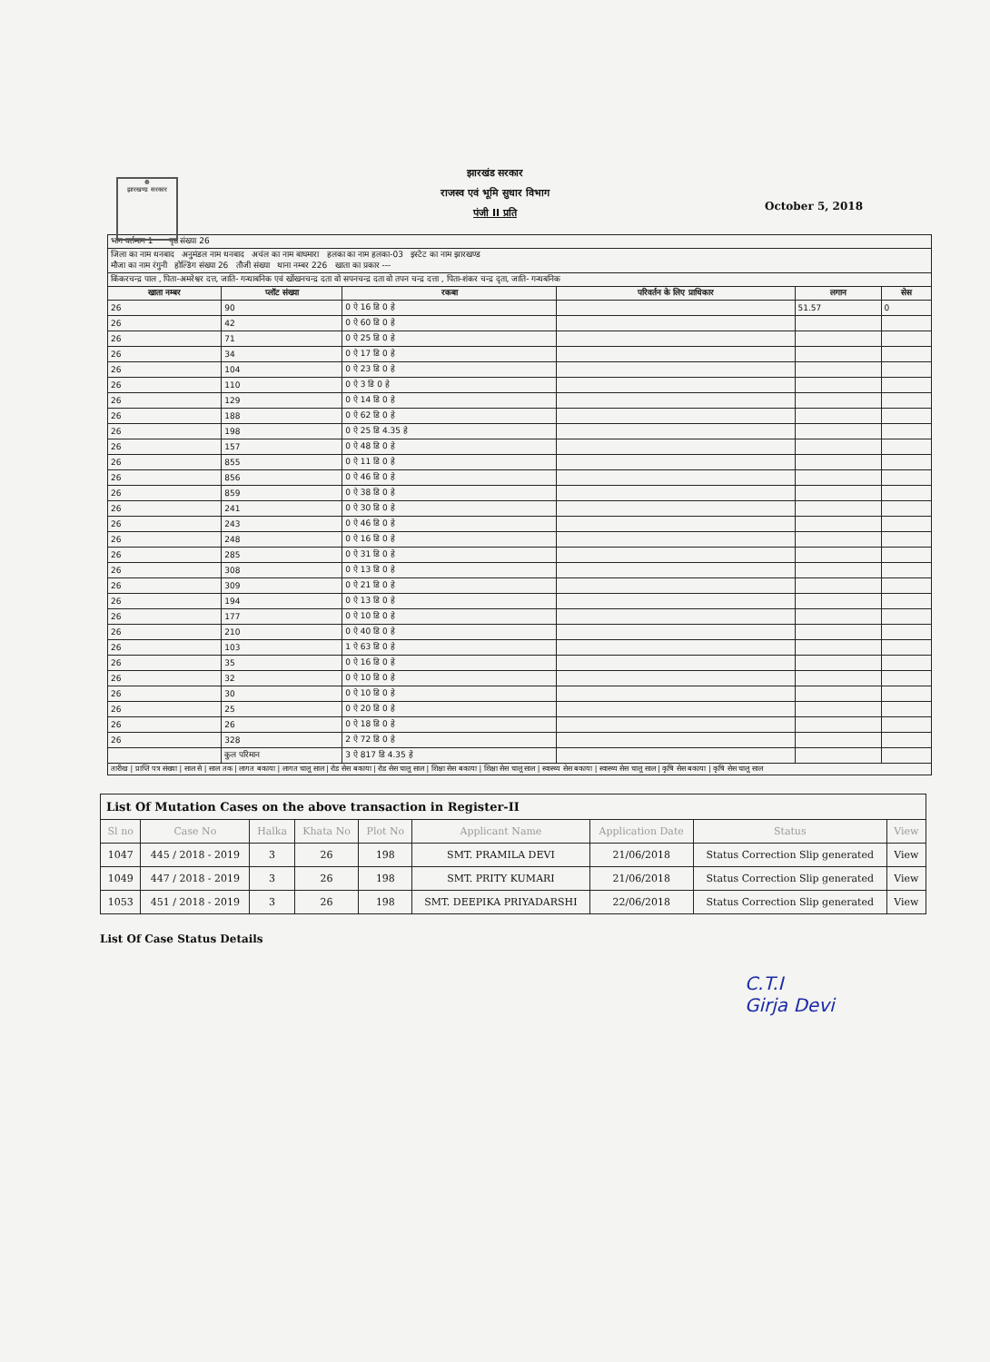☸
झारखण्ड सरकार
October 5, 2018
झारखंड सरकार
राजस्व एवं भूमि सुधार विभाग
पंजी II प्रति
| भाग वर्तमान 1 पृष्ठ संख्या 26 | | | | | |
| जिला का नाम धनबाद अनुमंडल नाम धनबाद अचंल का नाम बाघमारा हलका का नाम हलका-03 इस्टेट का नाम झारखण्ड मौजा का नाम रंगुनी होल्डिंग संख्या 26 तौजी संख्या थाना नम्बर 226 खाता का प्रकार --- | | | | | |
| किंकरचन्द्र पाल , पिता-अमरेश्वर दत्त, जाति- गन्धाबनिक एवं खोंखनचन्द्र दता वो सपनचन्द्र दता वो तपन चन्द्र दत्ता , पिता-शंकर चन्द्र दृता, जाति- गन्धबनिक | | | | | |
| खाता नम्बर | प्लॉट संख्या | रकबा | परिवर्तन के लिए प्राधिकार | लगान | सेस |
| 26 | 90 | 0 ऐ 16 डि 0 हे | | 51.57 | 0 |
| 26 | 42 | 0 ऐ 60 डि 0 हे | | | |
| 26 | 71 | 0 ऐ 25 डि 0 हे | | | |
| 26 | 34 | 0 ऐ 17 डि 0 हे | | | |
| 26 | 104 | 0 ऐ 23 डि 0 हे | | | |
| 26 | 110 | 0 ऐ 3 डि 0 हे | | | |
| 26 | 129 | 0 ऐ 14 डि 0 हे | | | |
| 26 | 188 | 0 ऐ 62 डि 0 हे | | | |
| 26 | 198 | 0 ऐ 25 डि 4.35 हे | | | |
| 26 | 157 | 0 ऐ 48 डि 0 हे | | | |
| 26 | 855 | 0 ऐ 11 डि 0 हे | | | |
| 26 | 856 | 0 ऐ 46 डि 0 हे | | | |
| 26 | 859 | 0 ऐ 38 डि 0 हे | | | |
| 26 | 241 | 0 ऐ 30 डि 0 हे | | | |
| 26 | 243 | 0 ऐ 46 डि 0 हे | | | |
| 26 | 248 | 0 ऐ 16 डि 0 हे | | | |
| 26 | 285 | 0 ऐ 31 डि 0 हे | | | |
| 26 | 308 | 0 ऐ 13 डि 0 हे | | | |
| 26 | 309 | 0 ऐ 21 डि 0 हे | | | |
| 26 | 194 | 0 ऐ 13 डि 0 हे | | | |
| 26 | 177 | 0 ऐ 10 डि 0 हे | | | |
| 26 | 210 | 0 ऐ 40 डि 0 हे | | | |
| 26 | 103 | 1 ऐ 63 डि 0 हे | | | |
| 26 | 35 | 0 ऐ 16 डि 0 हे | | | |
| 26 | 32 | 0 ऐ 10 डि 0 हे | | | |
| 26 | 30 | 0 ऐ 10 डि 0 हे | | | |
| 26 | 25 | 0 ऐ 20 डि 0 हे | | | |
| 26 | 26 | 0 ऐ 18 डि 0 हे | | | |
| 26 | 328 | 2 ऐ 72 डि 0 हे | | | |
| | कुल परिमान | 3 ऐ 817 डि 4.35 हे | | | |
| तारीख / प्राप्ति पत्र संख्या / साल से / साल तक / लागत बकाया / लागत चालू साल / रोड सेस बकाया / रोड सेस चालू साल / शिक्षा सेस बकाया / शिक्षा सेस चालू साल / स्वास्थ्य सेस बकाया / स्वास्थ्य सेस चालू साल / कृषि सेस बकाया / कृषि सेस चालू साल | | | | | |
| List Of Mutation Cases on the above transaction in Register-II | | | | | | | | |
| Sl no | Case No | Halka | Khata No | Plot No | Applicant Name | Application Date | Status | View |
| 1047 | 445 / 2018 - 2019 | 3 | 26 | 198 | SMT. PRAMILA DEVI | 21/06/2018 | Status Correction Slip generated | View |
| 1049 | 447 / 2018 - 2019 | 3 | 26 | 198 | SMT. PRITY KUMARI | 21/06/2018 | Status Correction Slip generated | View |
| 1053 | 451 / 2018 - 2019 | 3 | 26 | 198 | SMT. DEEPIKA PRIYADARSHI | 22/06/2018 | Status Correction Slip generated | View |
List Of Case Status Details
C.T.I
Girja Devi